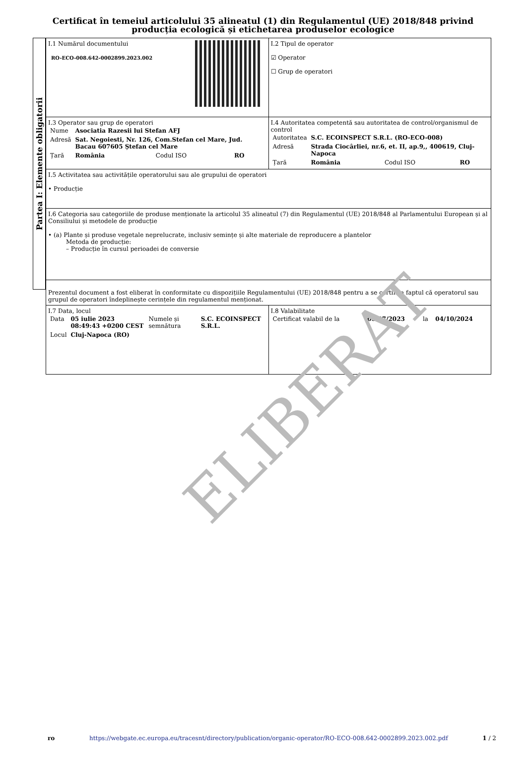Certificat în temeiul articolului 35 alineatul (1) din Regulamentul (UE) 2018/848 privind producția ecologică și etichetarea produselor ecologice
Partea I: Elemente obligatorii
| I.1 Numărul documentului RO-ECO-008.642-0002899.2023.002 | I.2 Tipul de operator ☑ Operator ☐ Grup de operatori |
| I.3 Operator sau grup de operatori / Nume / Asociatia Razesii lui Stefan AFJ / / / / Adresă / Sat. Negoiesti, Nr. 126, Com.Stefan cel Mare, Jud. Bacau 607605 Ștefan cel Mare / / / / Țară / România / Codul ISO / RO / | I.4 Autoritatea competentă sau autoritatea de control/organismul de control / Autoritatea / S.C. ECOINSPECT S.R.L. (RO-ECO-008) / / / / Adresă / Strada Ciocârliei, nr.6, et. II, ap.9,, 400619, Cluj-Napoca / / / / Țară / România / Codul ISO / RO / |
| I.5 Activitatea sau activitățile operatorului sau ale grupului de operatori • Producție | |
| I.6 Categoria sau categoriile de produse menționate la articolul 35 alineatul (7) din Regulamentul (UE) 2018/848 al Parlamentului European și al Consiliului și metodele de producție • (a) Plante și produse vegetale neprelucrate, inclusiv semințe și alte materiale de reproducere a plantelor Metoda de producție: – Producție în cursul perioadei de conversie | |
| Prezentul document a fost eliberat în conformitate cu dispozițiile Regulamentului (UE) 2018/848 pentru a se certifica faptul că operatorul sau grupul de operatori îndeplinește cerințele din regulamentul menționat. | |
| I.7 Data, locul / Data / 05 iulie 2023 08:49:43 +0200 CEST / Numele și semnătura / S.C. ECOINSPECT S.R.L. / / Locul / Cluj-Napoca (RO) / / / | I.8 Valabilitate / Certificat valabil de la / 05/07/2023 / la / 04/10/2024 / |
ELIBERAT
ro https://webgate.ec.europa.eu/tracesnt/directory/publication/organic-operator/RO-ECO-008.642-0002899.2023.002.pdf 1 / 2